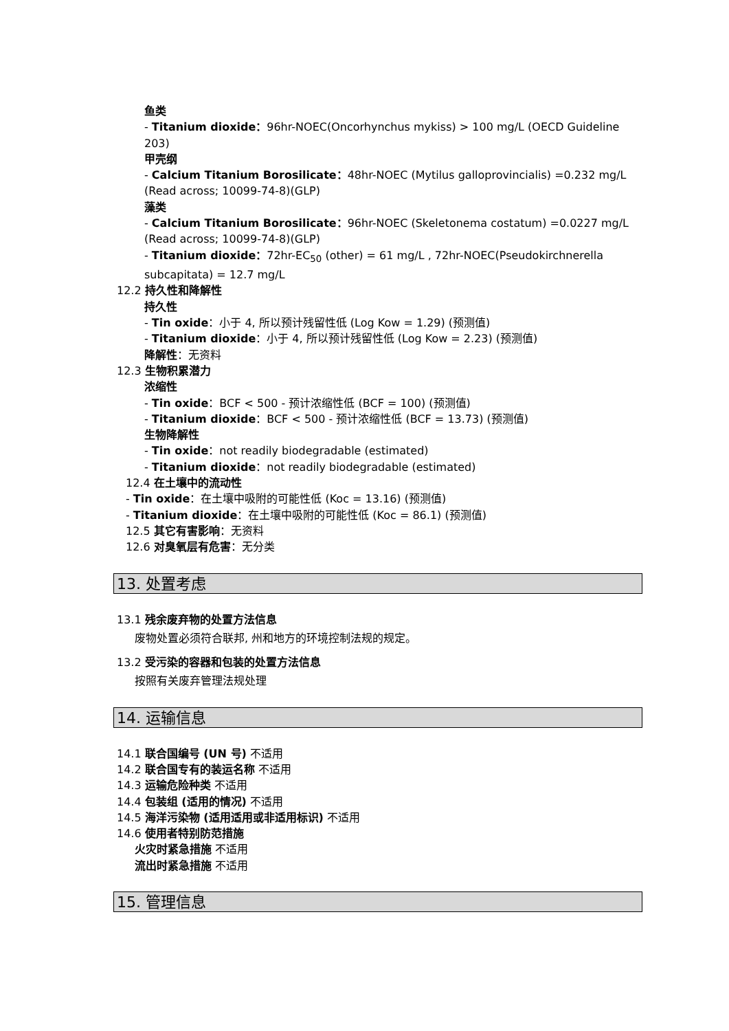鱼类
- Titanium dioxide：96hr-NOEC(Oncorhynchus mykiss) > 100 mg/L (OECD Guideline 203)
甲壳纲
- Calcium Titanium Borosilicate：48hr-NOEC (Mytilus galloprovincialis) =0.232 mg/L (Read across; 10099-74-8)(GLP)
藻类
- Calcium Titanium Borosilicate：96hr-NOEC (Skeletonema costatum) =0.0227 mg/L (Read across; 10099-74-8)(GLP)
- Titanium dioxide：72hr-EC<sub>50</sub> (other) = 61 mg/L , 72hr-NOEC(Pseudokirchnerella subcapitata) = 12.7 mg/L
12.2 持久性和降解性
持久性
- Tin oxide：小于 4, 所以预计残留性低 (Log Kow = 1.29) (预测值)
- Titanium dioxide：小于 4, 所以预计残留性低 (Log Kow = 2.23) (预测值)
降解性：无资料
12.3 生物积累潜力
浓缩性
- Tin oxide：BCF < 500 - 预计浓缩性低 (BCF = 100) (预测值)
- Titanium dioxide：BCF < 500 - 预计浓缩性低 (BCF = 13.73) (预测值)
生物降解性
- Tin oxide：not readily biodegradable (estimated)
- Titanium dioxide：not readily biodegradable (estimated)
12.4 在土壤中的流动性
- Tin oxide：在土壤中吸附的可能性低 (Koc = 13.16) (预测值)
- Titanium dioxide：在土壤中吸附的可能性低 (Koc = 86.1) (预测值)
12.5 其它有害影响：无资料
12.6 对臭氧层有危害：无分类
13. 处置考虑
13.1 残余废弃物的处置方法信息
废物处置必须符合联邦, 州和地方的环境控制法规的规定。
13.2 受污染的容器和包装的处置方法信息
按照有关废弃管理法规处理
14. 运输信息
14.1 联合国编号 (UN 号) 不适用
14.2 联合国专有的装运名称 不适用
14.3 运输危险种类 不适用
14.4 包装组 (适用的情况) 不适用
14.5 海洋污染物 (适用适用或非适用标识) 不适用
14.6 使用者特别防范措施
火灾时紧急措施 不适用
流出时紧急措施 不适用
15. 管理信息